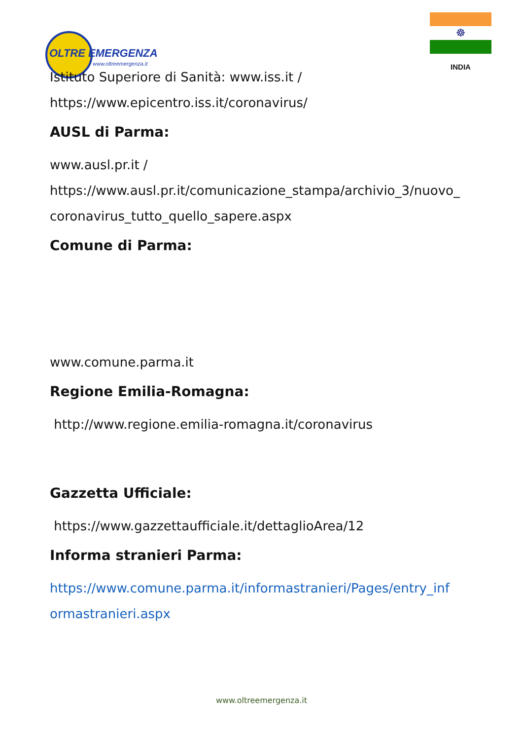OLTRE EMERGENZA
www.oltreemergenza.it
☸
INDIA
Istituto Superiore di Sanità: www.iss.it /
https://www.epicentro.iss.it/coronavirus/
AUSL di Parma:
www.ausl.pr.it /
https://www.ausl.pr.it/comunicazione_stampa/archivio_3/nuovo_
coronavirus_tutto_quello_sapere.aspx
Comune di Parma:
www.comune.parma.it
Regione Emilia-Romagna:
http://www.regione.emilia-romagna.it/coronavirus
Gazzetta Ufficiale:
https://www.gazzettaufficiale.it/dettaglioArea/12
Informa stranieri Parma:
https://www.comune.parma.it/informastranieri/Pages/entry_inf
ormastranieri.aspx
www.oltreemergenza.it